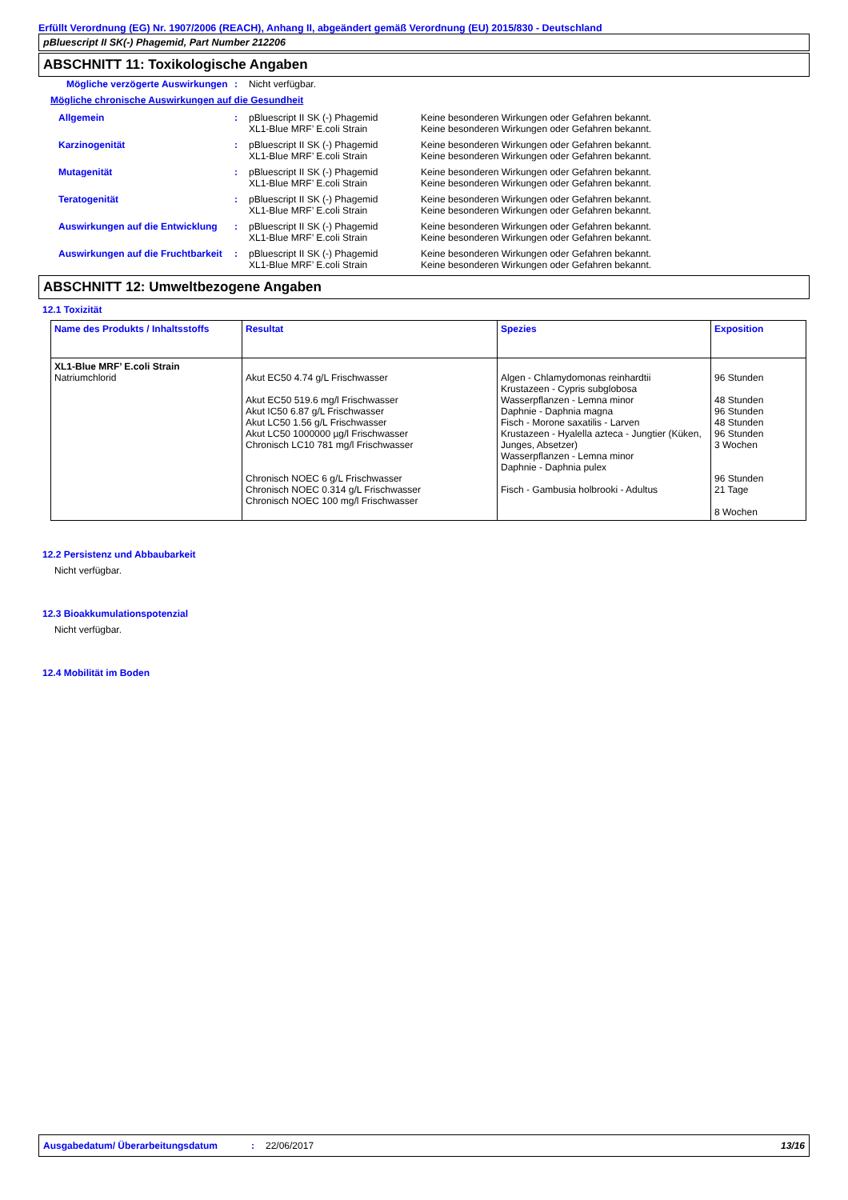Erfüllt Verordnung (EG) Nr. 1907/2006 (REACH), Anhang II, abgeändert gemäß Verordnung (EU) 2015/830 - Deutschland
pBluescript II SK(-) Phagemid, Part Number 212206
ABSCHNITT 11: Toxikologische Angaben
Mögliche verzögerte Auswirkungen
: Nicht verfügbar.
Mögliche chronische Auswirkungen auf die Gesundheit
Allgemein : pBluescript II SK (-) Phagemid
Keine besonderen Wirkungen oder Gefahren bekannt.
XL1-Blue MRF’ E.coli Strain Keine besonderen Wirkungen oder Gefahren bekannt.
Karzinogenität : pBluescript II SK (-) Phagemid
Keine besonderen Wirkungen oder Gefahren bekannt.
XL1-Blue MRF’ E.coli Strain Keine besonderen Wirkungen oder Gefahren bekannt.
Mutagenität : pBluescript II SK (-) Phagemid
Keine besonderen Wirkungen oder Gefahren bekannt.
XL1-Blue MRF’ E.coli Strain Keine besonderen Wirkungen oder Gefahren bekannt.
Teratogenität : pBluescript II SK (-) Phagemid
Keine besonderen Wirkungen oder Gefahren bekannt.
XL1-Blue MRF’ E.coli Strain Keine besonderen Wirkungen oder Gefahren bekannt.
Auswirkungen auf die Entwicklung
: pBluescript II SK (-) Phagemid
Keine besonderen Wirkungen oder Gefahren bekannt.
XL1-Blue MRF’ E.coli Strain Keine besonderen Wirkungen oder Gefahren bekannt.
Auswirkungen auf die Fruchtbarkeit
: pBluescript II SK (-) Phagemid
Keine besonderen Wirkungen oder Gefahren bekannt.
XL1-Blue MRF’ E.coli Strain Keine besonderen Wirkungen oder Gefahren bekannt.
ABSCHNITT 12: Umweltbezogene Angaben
12.1 Toxizität
| Name des Produkts / Inhaltsstoffs | Resultat | Spezies | Exposition |
| --- | --- | --- | --- |
| XL1-Blue MRF’ E.coli Strain Natriumchlorid | Akut EC50 4.74 g/L Frischwasser Akut EC50 519.6 mg/l Frischwasser Akut IC50 6.87 g/L Frischwasser Akut LC50 1.56 g/L Frischwasser Akut LC50 1000000 µg/l Frischwasser Chronisch LC10 781 mg/l Frischwasser Chronisch NOEC 6 g/L Frischwasser Chronisch NOEC 0.314 g/L Frischwasser Chronisch NOEC 100 mg/l Frischwasser | Algen - Chlamydomonas reinhardtii Krustazeen - Cypris subglobosa Wasserpflanzen - Lemna minor Daphnie - Daphnia magna Fisch - Morone saxatilis - Larven Krustazeen - Hyalella azteca - Jungtier (Küken, Junges, Absetzer) Wasserpflanzen - Lemna minor Daphnie - Daphnia pulex Fisch - Gambusia holbrooki - Adultus | 96 Stunden 48 Stunden 96 Stunden 48 Stunden 96 Stunden 3 Wochen 96 Stunden 21 Tage 8 Wochen |
12.2 Persistenz und Abbaubarkeit
Nicht verfügbar.
12.3 Bioakkumulationspotenzial
Nicht verfügbar.
12.4 Mobilität im Boden
Ausgabedatum/ Überarbeitungsdatum : 22/06/2017 13/16